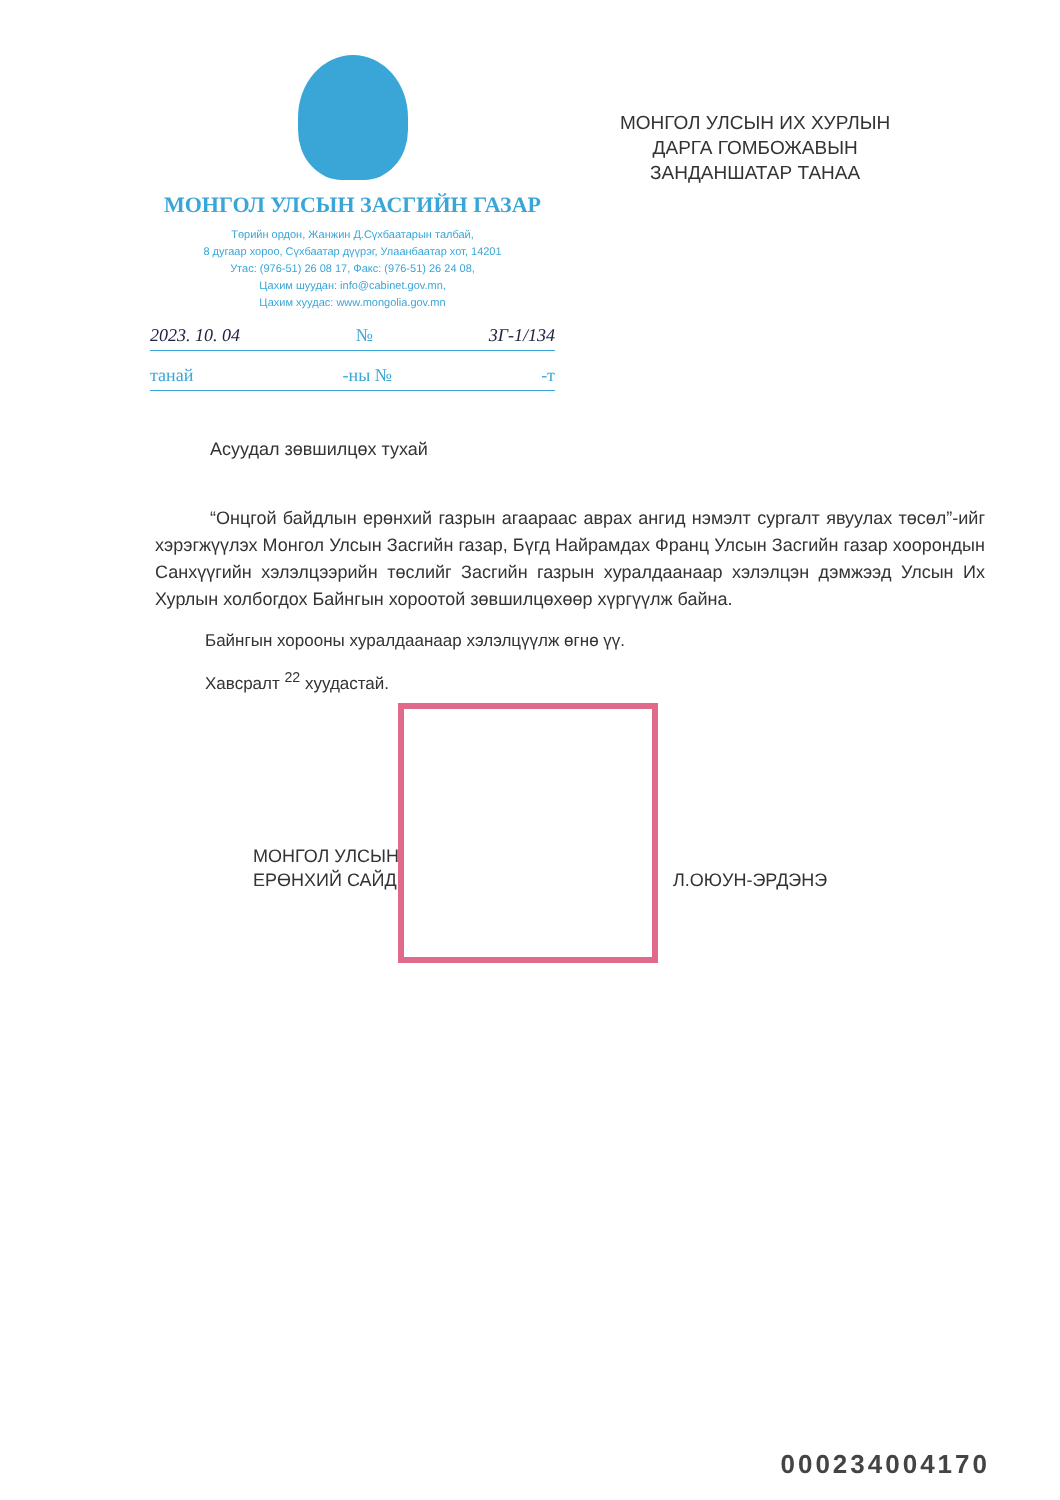МОНГОЛ УЛСЫН ЗАСГИЙН ГАЗАР
Төрийн ордон, Жанжин Д.Сүхбаатарын талбай,
8 дугаар хороо, Сүхбаатар дүүрэг, Улаанбаатар хот, 14201
Утас: (976-51) 26 08 17, Факс: (976-51) 26 24 08,
Цахим шуудан: info@cabinet.gov.mn,
Цахим хуудас: www.mongolia.gov.mn
2023. 10. 04 № 3Г-1/134
танай -ны № -т
МОНГОЛ УЛСЫН ИХ ХУРЛЫН
ДАРГА ГОМБОЖАВЫН
ЗАНДАНШАТАР ТАНАА
Асуудал зөвшилцөх тухай
“Онцгой байдлын ерөнхий газрын агаараас аврах ангид нэмэлт сургалт явуулах төсөл”-ийг хэрэгжүүлэх Монгол Улсын Засгийн газар, Бүгд Найрамдах Франц Улсын Засгийн газар хоорондын Санхүүгийн хэлэлцээрийн төслийг Засгийн газрын хуралдаанаар хэлэлцэн дэмжээд Улсын Их Хурлын холбогдох Байнгын хороотой зөвшилцөхөөр хүргүүлж байна.
Байнгын хорооны хуралдаанаар хэлэлцүүлж өгнө үү.
Хавсралт <sup>22</sup> хуудастай.
МОНГОЛ УЛСЫН
ЕРӨНХИЙ САЙД
Л.ОЮУН-ЭРДЭНЭ
000234004170